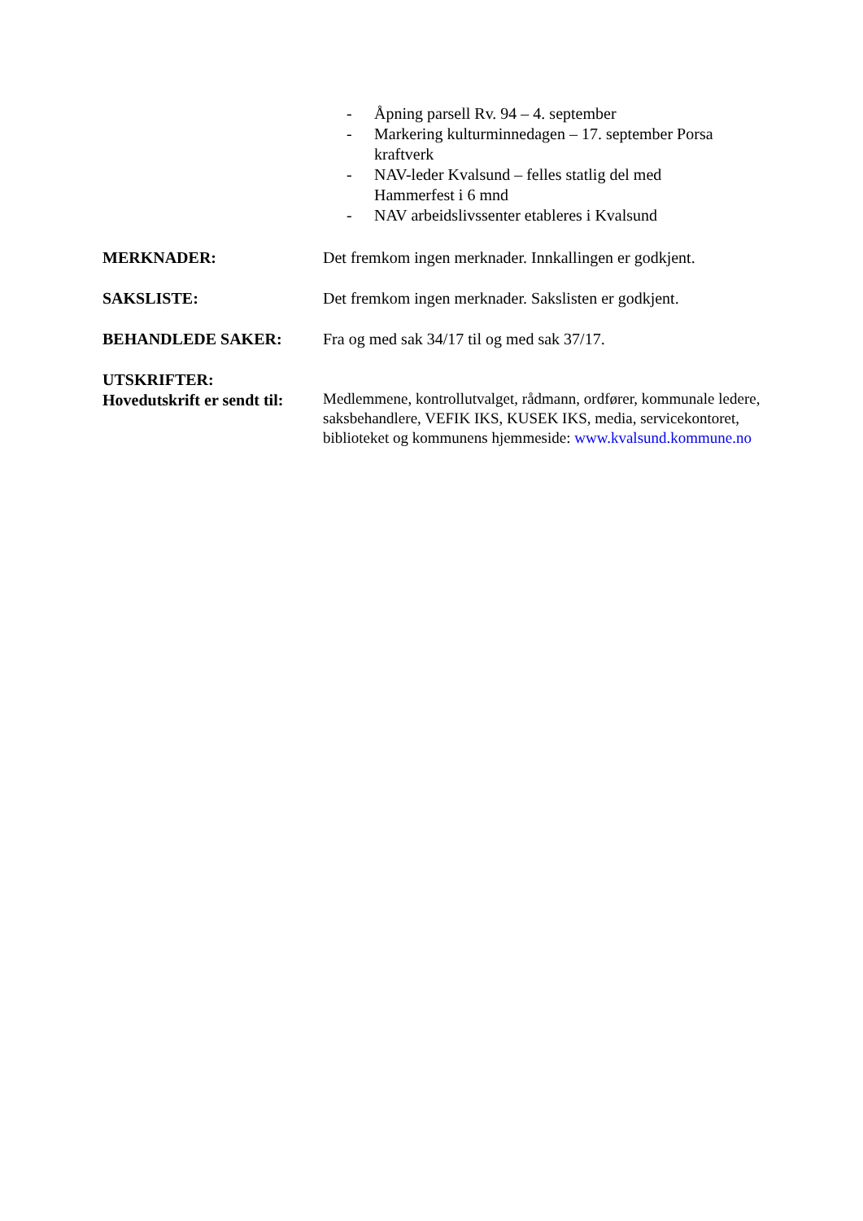- Åpning parsell Rv. 94 – 4. september
- Markering kulturminnedagen – 17. september Porsa kraftverk
- NAV-leder Kvalsund – felles statlig del med Hammerfest i 6 mnd
- NAV arbeidslivssenter etableres i Kvalsund
MERKNADER: Det fremkom ingen merknader. Innkallingen er godkjent.
SAKSLISTE: Det fremkom ingen merknader. Sakslisten er godkjent.
BEHANDLEDE SAKER: Fra og med sak 34/17 til og med sak 37/17.
UTSKRIFTER:
Hovedutskrift er sendt til:
Medlemmene, kontrollutvalget, rådmann, ordfører, kommunale ledere, saksbehandlere, VEFIK IKS, KUSEK IKS, media, servicekontoret, biblioteket og kommunens hjemmeside: www.kvalsund.kommune.no